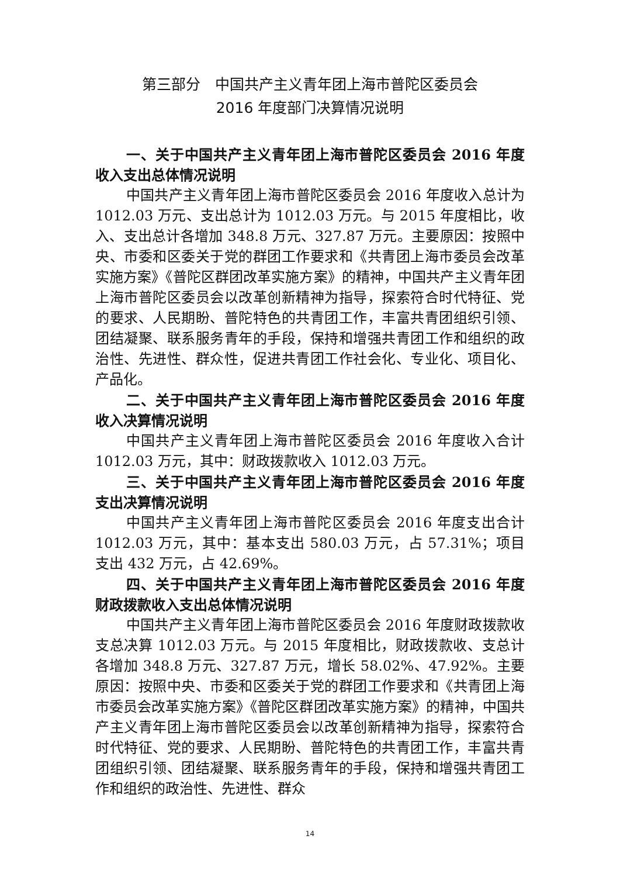第三部分　中国共产主义青年团上海市普陀区委员会
2016 年度部门决算情况说明
一、关于中国共产主义青年团上海市普陀区委员会 2016 年度收入支出总体情况说明
中国共产主义青年团上海市普陀区委员会 2016 年度收入总计为 1012.03 万元、支出总计为 1012.03 万元。与 2015 年度相比，收入、支出总计各增加 348.8 万元、327.87 万元。主要原因：按照中央、市委和区委关于党的群团工作要求和《共青团上海市委员会改革实施方案》《普陀区群团改革实施方案》的精神，中国共产主义青年团上海市普陀区委员会以改革创新精神为指导，探索符合时代特征、党的要求、人民期盼、普陀特色的共青团工作，丰富共青团组织引领、团结凝聚、联系服务青年的手段，保持和增强共青团工作和组织的政治性、先进性、群众性，促进共青团工作社会化、专业化、项目化、产品化。
二、关于中国共产主义青年团上海市普陀区委员会 2016 年度收入决算情况说明
中国共产主义青年团上海市普陀区委员会 2016 年度收入合计 1012.03 万元，其中：财政拨款收入 1012.03 万元。
三、关于中国共产主义青年团上海市普陀区委员会 2016 年度支出决算情况说明
中国共产主义青年团上海市普陀区委员会 2016 年度支出合计 1012.03 万元，其中：基本支出 580.03 万元，占 57.31%；项目支出 432 万元，占 42.69%。
四、关于中国共产主义青年团上海市普陀区委员会 2016 年度财政拨款收入支出总体情况说明
中国共产主义青年团上海市普陀区委员会 2016 年度财政拨款收支总决算 1012.03 万元。与 2015 年度相比，财政拨款收、支总计各增加 348.8 万元、327.87 万元，增长 58.02%、47.92%。主要原因：按照中央、市委和区委关于党的群团工作要求和《共青团上海市委员会改革实施方案》《普陀区群团改革实施方案》的精神，中国共产主义青年团上海市普陀区委员会以改革创新精神为指导，探索符合时代特征、党的要求、人民期盼、普陀特色的共青团工作，丰富共青团组织引领、团结凝聚、联系服务青年的手段，保持和增强共青团工作和组织的政治性、先进性、群众
14